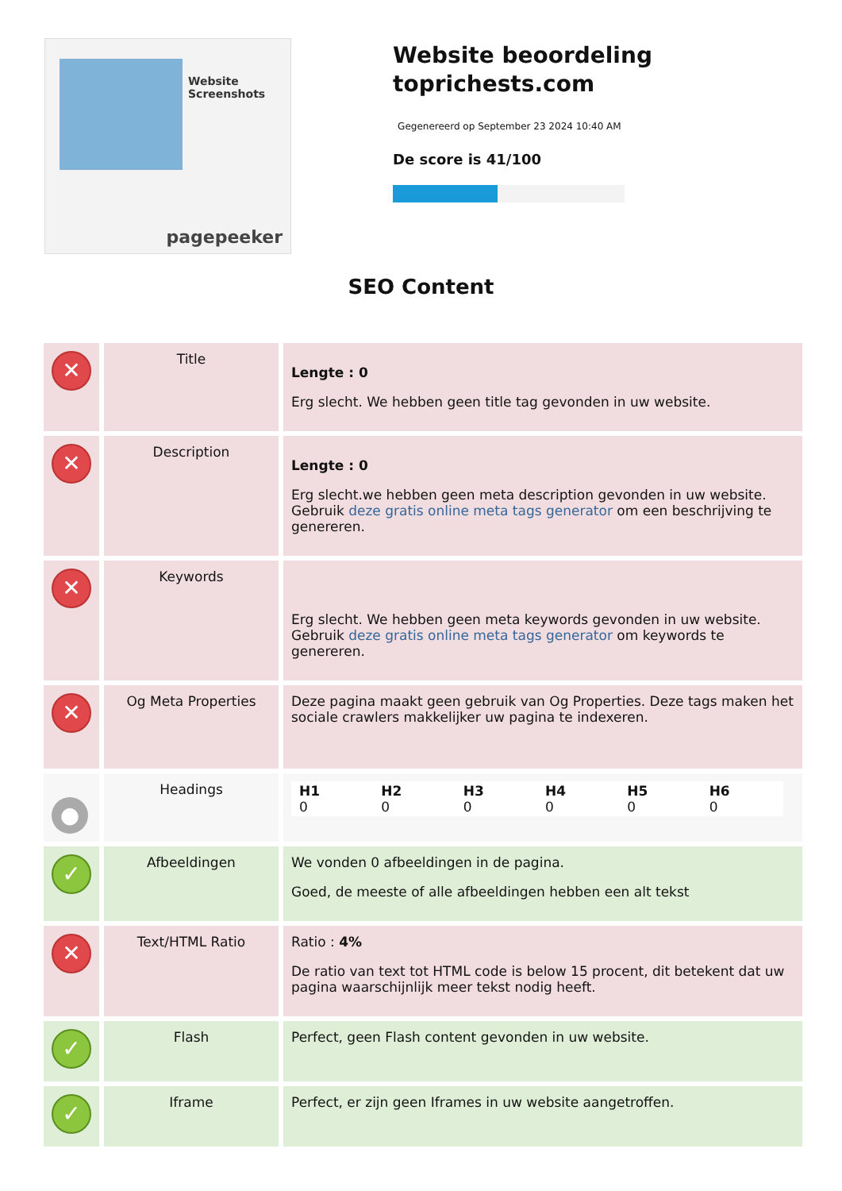Website Screenshots
pagepeeker
Website beoordeling toprichests.com
Gegenereerd op September 23 2024 10:40 AM
De score is 41/100
SEO Content
| ✕ | Title | Lengte : 0 Erg slecht. We hebben geen title tag gevonden in uw website. |
| ✕ | Description | Lengte : 0 Erg slecht.we hebben geen meta description gevonden in uw website. Gebruik deze gratis online meta tags generator om een beschrijving te genereren. |
| ✕ | Keywords | Erg slecht. We hebben geen meta keywords gevonden in uw website. Gebruik deze gratis online meta tags generator om keywords te genereren. |
| ✕ | Og Meta Properties | Deze pagina maakt geen gebruik van Og Properties. Deze tags maken het sociale crawlers makkelijker uw pagina te indexeren. |
| ● | Headings | / H1 0 / H2 0 / H3 0 / H4 0 / H5 0 / H6 0 / |
| ✓ | Afbeeldingen | We vonden 0 afbeeldingen in de pagina. Goed, de meeste of alle afbeeldingen hebben een alt tekst |
| ✕ | Text/HTML Ratio | Ratio : 4% De ratio van text tot HTML code is below 15 procent, dit betekent dat uw pagina waarschijnlijk meer tekst nodig heeft. |
| ✓ | Flash | Perfect, geen Flash content gevonden in uw website. |
| ✓ | Iframe | Perfect, er zijn geen Iframes in uw website aangetroffen. |